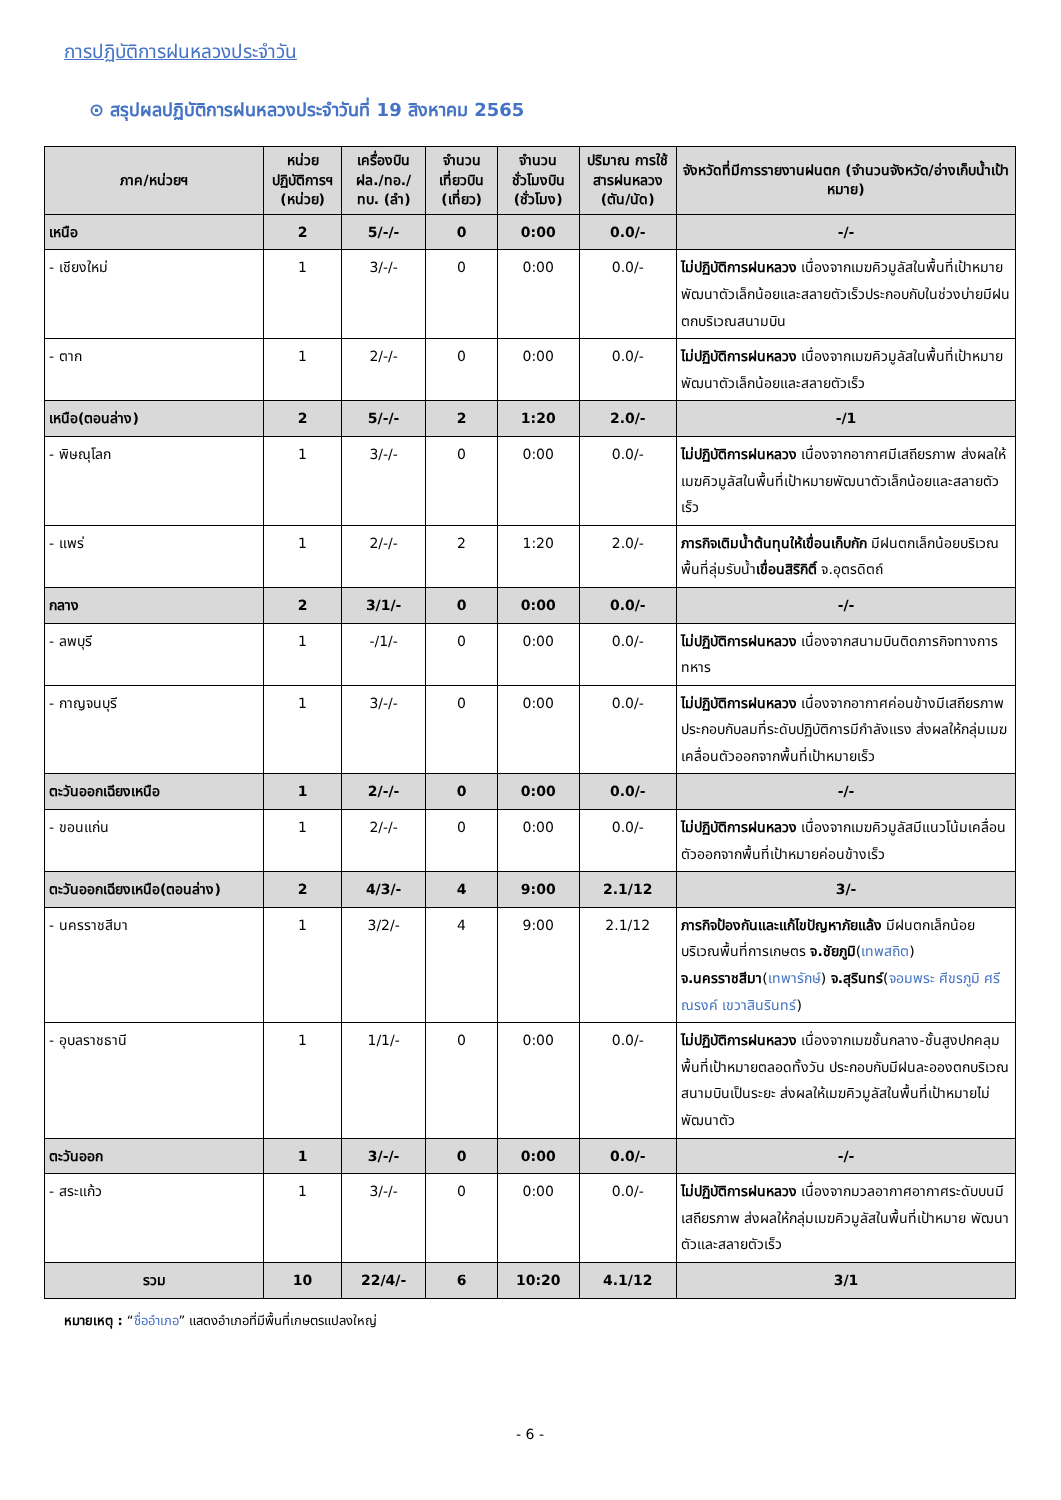การปฏิบัติการฝนหลวงประจำวัน
⊙ สรุปผลปฏิบัติการฝนหลวงประจำวันที่ 19 สิงหาคม 2565
| ภาค/หน่วยฯ | หน่วย ปฏิบัติการฯ (หน่วย) | เครื่องบิน ฝล./ทอ./ ทบ. (ลำ) | จำนวน เที่ยวบิน (เที่ยว) | จำนวน ชั่วโมงบิน (ชั่วโมง) | ปริมาณ การใช้ สารฝนหลวง (ตัน/นัด) | จังหวัดที่มีการรายงานฝนตก (จำนวนจังหวัด/อ่างเก็บน้ำเป้าหมาย) |
| --- | --- | --- | --- | --- | --- | --- |
| เหนือ | 2 | 5/-/- | 0 | 0:00 | 0.0/- | -/- |
| - เชียงใหม่ | 1 | 3/-/- | 0 | 0:00 | 0.0/- | ไม่ปฏิบัติการฝนหลวง เนื่องจากเมฆคิวมูลัสในพื้นที่เป้าหมายพัฒนาตัวเล็กน้อยและสลายตัวเร็วประกอบกับในช่วงบ่ายมีฝนตกบริเวณสนามบิน |
| - ตาก | 1 | 2/-/- | 0 | 0:00 | 0.0/- | ไม่ปฏิบัติการฝนหลวง เนื่องจากเมฆคิวมูลัสในพื้นที่เป้าหมายพัฒนาตัวเล็กน้อยและสลายตัวเร็ว |
| เหนือ(ตอนล่าง) | 2 | 5/-/- | 2 | 1:20 | 2.0/- | -/1 |
| - พิษณุโลก | 1 | 3/-/- | 0 | 0:00 | 0.0/- | ไม่ปฏิบัติการฝนหลวง เนื่องจากอากาศมีเสถียรภาพ ส่งผลให้เมฆคิวมูลัสในพื้นที่เป้าหมายพัฒนาตัวเล็กน้อยและสลายตัวเร็ว |
| - แพร่ | 1 | 2/-/- | 2 | 1:20 | 2.0/- | ภารกิจเติมน้ำต้นทุนให้เขื่อนเก็บกัก มีฝนตกเล็กน้อยบริเวณพื้นที่ลุ่มรับน้ำ เขื่อนสิริกิติ์ จ.อุตรดิตถ์ |
| กลาง | 2 | 3/1/- | 0 | 0:00 | 0.0/- | -/- |
| - ลพบุรี | 1 | -/1/- | 0 | 0:00 | 0.0/- | ไม่ปฏิบัติการฝนหลวง เนื่องจากสนามบินติดภารกิจทางการทหาร |
| - กาญจนบุรี | 1 | 3/-/- | 0 | 0:00 | 0.0/- | ไม่ปฏิบัติการฝนหลวง เนื่องจากอากาศค่อนข้างมีเสถียรภาพ ประกอบกับลมที่ระดับปฏิบัติการมีกำลังแรง ส่งผลให้กลุ่มเมฆเคลื่อนตัวออกจากพื้นที่เป้าหมายเร็ว |
| ตะวันออกเฉียงเหนือ | 1 | 2/-/- | 0 | 0:00 | 0.0/- | -/- |
| - ขอนแก่น | 1 | 2/-/- | 0 | 0:00 | 0.0/- | ไม่ปฏิบัติการฝนหลวง เนื่องจากเมฆคิวมูลัสมีแนวโน้มเคลื่อนตัวออกจากพื้นที่เป้าหมายค่อนข้างเร็ว |
| ตะวันออกเฉียงเหนือ(ตอนล่าง) | 2 | 4/3/- | 4 | 9:00 | 2.1/12 | 3/- |
| - นครราชสีมา | 1 | 3/2/- | 4 | 9:00 | 2.1/12 | ภารกิจป้องกันและแก้ไขปัญหาภัยแล้ง มีฝนตกเล็กน้อยบริเวณพื้นที่การเกษตร จ.ชัยภูมิ ( เทพสถิต ) จ.นครราชสีมา ( เทพารักษ์ ) จ.สุรินทร์ ( จอมพระ ศีขรภูมิ ศรีณรงค์ เขวาสินรินทร์ ) |
| - อุบลราชธานี | 1 | 1/1/- | 0 | 0:00 | 0.0/- | ไม่ปฏิบัติการฝนหลวง เนื่องจากเมฆชั้นกลาง-ชั้นสูงปกคลุมพื้นที่เป้าหมายตลอดทั้งวัน ประกอบกับมีฝนละอองตกบริเวณสนามบินเป็นระยะ ส่งผลให้เมฆคิวมูลัสในพื้นที่เป้าหมายไม่พัฒนาตัว |
| ตะวันออก | 1 | 3/-/- | 0 | 0:00 | 0.0/- | -/- |
| - สระแก้ว | 1 | 3/-/- | 0 | 0:00 | 0.0/- | ไม่ปฏิบัติการฝนหลวง เนื่องจากมวลอากาศอากาศระดับบนมีเสถียรภาพ ส่งผลให้กลุ่มเมฆคิวมูลัสในพื้นที่เป้าหมาย พัฒนาตัวและสลายตัวเร็ว |
| รวม | 10 | 22/4/- | 6 | 10:20 | 4.1/12 | 3/1 |
หมายเหตุ : “ชื่ออำเภอ” แสดงอำเภอที่มีพื้นที่เกษตรแปลงใหญ่
- 6 -